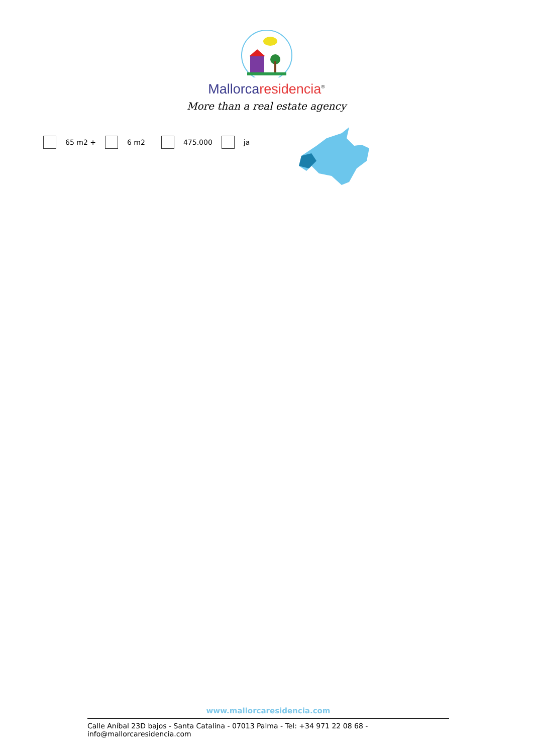Mallorcaresidencia<sup>®</sup>
More than a real estate agency
65 m2 + 6 m2 475.000 ja
www.mallorcaresidencia.com
Calle Aníbal 23D bajos - Santa Catalina - 07013 Palma - Tel: +34 971 22 08 68 - info@mallorcaresidencia.com